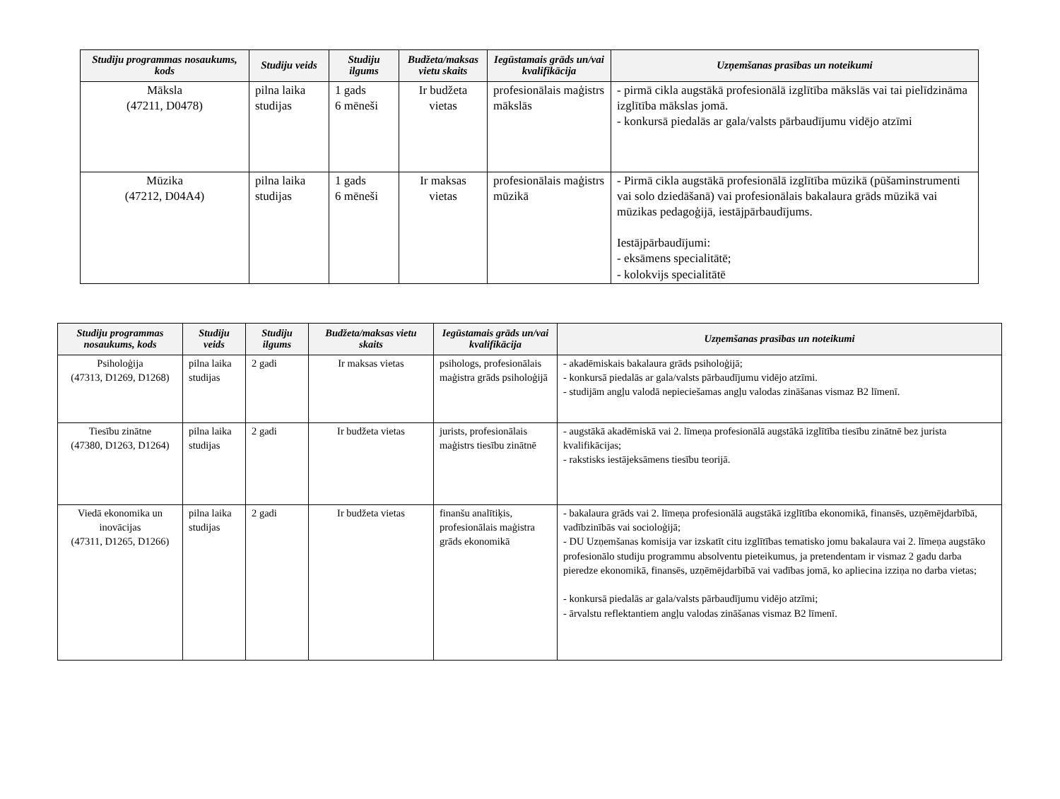| Studiju programmas nosaukums, kods | Studiju veids | Studiju ilgums | Budžeta/maksas vietu skaits | Iegūstamais grāds un/vai kvalifikācija | Uzņemšanas prasības un noteikumi |
| --- | --- | --- | --- | --- | --- |
| Māksla (47211, D0478) | pilna laika studijas | 1 gads 6 mēneši | Ir budžeta vietas | profesionālais maģistrs mākslās | - pirmā cikla augstākā profesionālā izglītība mākslās vai tai pielīdzināma izglītība mākslas jomā. - konkursā piedalās ar gala/valsts pārbaudījumu vidējo atzīmi |
| Mūzika (47212, D04A4) | pilna laika studijas | 1 gads 6 mēneši | Ir maksas vietas | profesionālais maģistrs mūzikā | - Pirmā cikla augstākā profesionālā izglītība mūzikā (pūšaminstrumenti vai solo dziedāšanā) vai profesionālais bakalaura grāds mūzikā vai mūzikas pedagoģijā, iestājpārbaudījums. Iestājpārbaudījumi: - eksāmens specialitātē; - kolokvijs specialitātē |
| Studiju programmas nosaukums, kods | Studiju veids | Studiju ilgums | Budžeta/maksas vietu skaits | Iegūstamais grāds un/vai kvalifikācija | Uzņemšanas prasības un noteikumi |
| --- | --- | --- | --- | --- | --- |
| Psiholoģija (47313, D1269, D1268) | pilna laika studijas | 2 gadi | Ir maksas vietas | psihologs, profesionālais maģistra grāds psiholoģijā | - akadēmiskais bakalaura grāds psiholoģijā; - konkursā piedalās ar gala/valsts pārbaudījumu vidējo atzīmi. - studijām angļu valodā nepieciešamas angļu valodas zināšanas vismaz B2 līmenī. |
| Tiesību zinātne (47380, D1263, D1264) | pilna laika studijas | 2 gadi | Ir budžeta vietas | jurists, profesionālais maģistrs tiesību zinātnē | - augstākā akadēmiskā vai 2. līmeņa profesionālā augstākā izglītība tiesību zinātnē bez jurista kvalifikācijas; - rakstisks iestājeksāmens tiesību teorijā. |
| Viedā ekonomika un inovācijas (47311, D1265, D1266) | pilna laika studijas | 2 gadi | Ir budžeta vietas | finanšu analītiķis, profesionālais maģistra grāds ekonomikā | - bakalaura grāds vai 2. līmeņa profesionālā augstākā izglītība ekonomikā, finansēs, uzņēmējdarbībā, vadībzinībās vai socioloģijā; - DU Uzņemšanas komisija var izskatīt citu izglītības tematisko jomu bakalaura vai 2. līmeņa augstāko profesionālo studiju programmu absolventu pieteikumus, ja pretendentam ir vismaz 2 gadu darba pieredze ekonomikā, finansēs, uzņēmējdarbībā vai vadības jomā, ko apliecina izziņa no darba vietas; - konkursā piedalās ar gala/valsts pārbaudījumu vidējo atzīmi; - ārvalstu reflektantiem angļu valodas zināšanas vismaz B2 līmenī. |